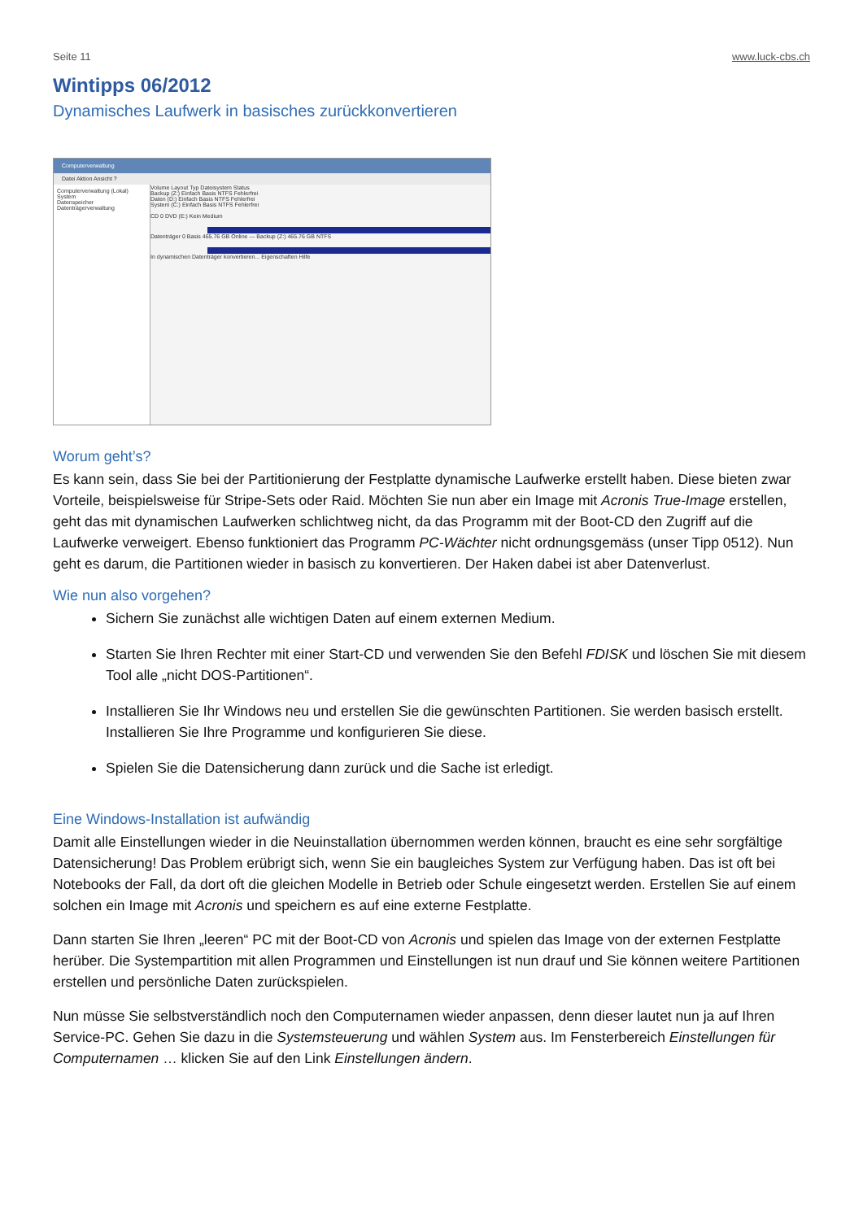Seite 11 www.luck-cbs.ch
Wintipps 06/2012
Dynamisches Laufwerk in basisches zurückkonvertieren
Computerverwaltung
Datei Aktion Ansicht ?
Computerverwaltung (Lokal)
System
Datenspeicher
Datenträgerverwaltung
Volume Layout Typ Dateisystem Status
Backup (Z:) Einfach Basis NTFS Fehlerfrei
Daten (D:) Einfach Basis NTFS Fehlerfrei
System (C:) Einfach Basis NTFS Fehlerfrei
CD 0 DVD (E:) Kein Medium
Datenträger 0 Basis 465.76 GB Online — Backup (Z:) 465.76 GB NTFS
In dynamischen Datenträger konvertieren... Eigenschaften Hilfe
Worum geht’s?
Es kann sein, dass Sie bei der Partitionierung der Festplatte dynamische Laufwerke erstellt haben. Diese bieten zwar Vorteile, beispielsweise für Stripe-Sets oder Raid. Möchten Sie nun aber ein Image mit Acronis True-Image erstellen, geht das mit dynamischen Laufwerken schlichtweg nicht, da das Programm mit der Boot-CD den Zugriff auf die Laufwerke verweigert. Ebenso funktioniert das Programm PC-Wächter nicht ordnungsgemäss (unser Tipp 0512). Nun geht es darum, die Partitionen wieder in basisch zu konvertieren. Der Haken dabei ist aber Datenverlust.
Wie nun also vorgehen?
Sichern Sie zunächst alle wichtigen Daten auf einem externen Medium.
Starten Sie Ihren Rechter mit einer Start-CD und verwenden Sie den Befehl FDISK und löschen Sie mit diesem Tool alle „nicht DOS-Partitionen“.
Installieren Sie Ihr Windows neu und erstellen Sie die gewünschten Partitionen. Sie werden basisch erstellt. Installieren Sie Ihre Programme und konfigurieren Sie diese.
Spielen Sie die Datensicherung dann zurück und die Sache ist erledigt.
Eine Windows-Installation ist aufwändig
Damit alle Einstellungen wieder in die Neuinstallation übernommen werden können, braucht es eine sehr sorgfältige Datensicherung! Das Problem erübrigt sich, wenn Sie ein baugleiches System zur Verfügung haben. Das ist oft bei Notebooks der Fall, da dort oft die gleichen Modelle in Betrieb oder Schule eingesetzt werden. Erstellen Sie auf einem solchen ein Image mit Acronis und speichern es auf eine externe Festplatte.
Dann starten Sie Ihren „leeren“ PC mit der Boot-CD von Acronis und spielen das Image von der externen Festplatte herüber. Die Systempartition mit allen Programmen und Einstellungen ist nun drauf und Sie können weitere Partitionen erstellen und persönliche Daten zurückspielen.
Nun müsse Sie selbstverständlich noch den Computernamen wieder anpassen, denn dieser lautet nun ja auf Ihren Service-PC. Gehen Sie dazu in die Systemsteuerung und wählen System aus. Im Fensterbereich Einstellungen für Computernamen … klicken Sie auf den Link Einstellungen ändern.